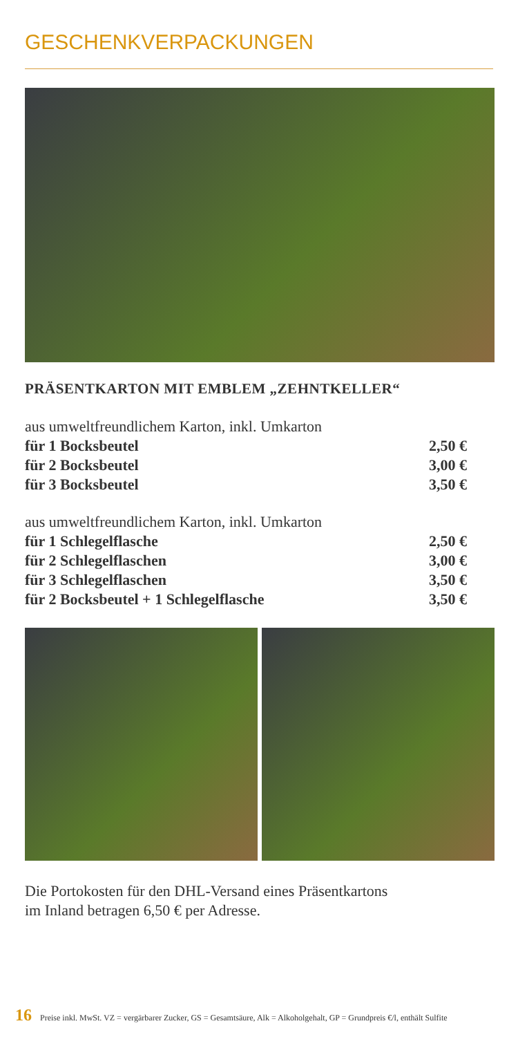GESCHENKVERPACKUNGEN
PRÄSENTKARTON MIT EMBLEM „ZEHNTKELLER“
| aus umweltfreundlichem Karton, inkl. Umkarton | |
| für 1 Bocksbeutel | 2,50 € |
| für 2 Bocksbeutel | 3,00 € |
| für 3 Bocksbeutel | 3,50 € |
| aus umweltfreundlichem Karton, inkl. Umkarton | |
| für 1 Schlegelflasche | 2,50 € |
| für 2 Schlegelflaschen | 3,00 € |
| für 3 Schlegelflaschen | 3,50 € |
| für 2 Bocksbeutel + 1 Schlegelflasche | 3,50 € |
Die Portokosten für den DHL-Versand eines Präsentkartons
im Inland betragen 6,50 € per Adresse.
16 Preise inkl. MwSt. VZ = vergärbarer Zucker, GS = Gesamtsäure, Alk = Alkoholgehalt, GP = Grundpreis €/l, enthält Sulfite